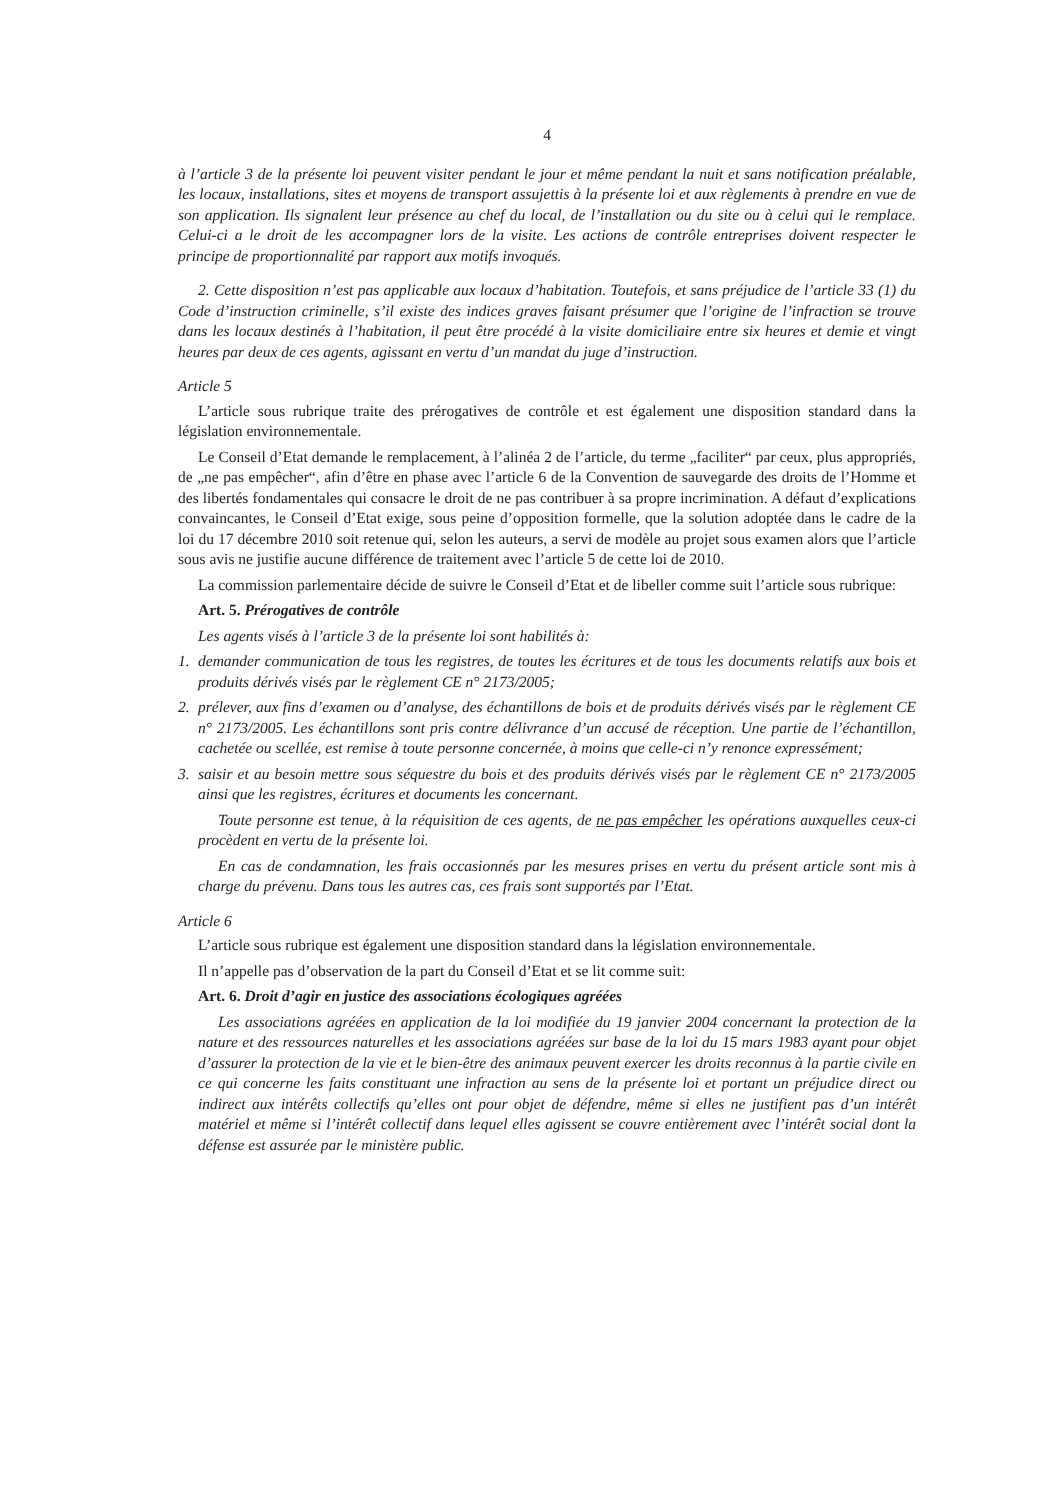4
à l’article 3 de la présente loi peuvent visiter pendant le jour et même pendant la nuit et sans notification préalable, les locaux, installations, sites et moyens de transport assujettis à la présente loi et aux règlements à prendre en vue de son application. Ils signalent leur présence au chef du local, de l’installation ou du site ou à celui qui le remplace. Celui-ci a le droit de les accompagner lors de la visite. Les actions de contrôle entreprises doivent respecter le principe de proportionnalité par rapport aux motifs invoqués.
2. Cette disposition n’est pas applicable aux locaux d’habitation. Toutefois, et sans préjudice de l’article 33 (1) du Code d’instruction criminelle, s’il existe des indices graves faisant présumer que l’origine de l’infraction se trouve dans les locaux destinés à l’habitation, il peut être procédé à la visite domiciliaire entre six heures et demie et vingt heures par deux de ces agents, agissant en vertu d’un mandat du juge d’instruction.
Article 5
L’article sous rubrique traite des prérogatives de contrôle et est également une disposition standard dans la législation environnementale.
Le Conseil d’Etat demande le remplacement, à l’alinéa 2 de l’article, du terme „faciliter“ par ceux, plus appropriés, de „ne pas empêcher“, afin d’être en phase avec l’article 6 de la Convention de sauvegarde des droits de l’Homme et des libertés fondamentales qui consacre le droit de ne pas contribuer à sa propre incrimination. A défaut d’explications convaincantes, le Conseil d’Etat exige, sous peine d’opposition formelle, que la solution adoptée dans le cadre de la loi du 17 décembre 2010 soit retenue qui, selon les auteurs, a servi de modèle au projet sous examen alors que l’article sous avis ne justifie aucune différence de traitement avec l’article 5 de cette loi de 2010.
La commission parlementaire décide de suivre le Conseil d’Etat et de libeller comme suit l’article sous rubrique:
Art. 5. Prérogatives de contrôle
Les agents visés à l’article 3 de la présente loi sont habilités à:
1. demander communication de tous les registres, de toutes les écritures et de tous les documents relatifs aux bois et produits dérivés visés par le règlement CE n° 2173/2005;
2. prélever, aux fins d’examen ou d’analyse, des échantillons de bois et de produits dérivés visés par le règlement CE n° 2173/2005. Les échantillons sont pris contre délivrance d’un accusé de réception. Une partie de l’échantillon, cachetée ou scellée, est remise à toute personne concernée, à moins que celle-ci n’y renonce expressément;
3. saisir et au besoin mettre sous séquestre du bois et des produits dérivés visés par le règlement CE n° 2173/2005 ainsi que les registres, écritures et documents les concernant.
Toute personne est tenue, à la réquisition de ces agents, de ne pas empêcher les opérations auxquelles ceux-ci procèdent en vertu de la présente loi.
En cas de condamnation, les frais occasionnés par les mesures prises en vertu du présent article sont mis à charge du prévenu. Dans tous les autres cas, ces frais sont supportés par l’Etat.
Article 6
L’article sous rubrique est également une disposition standard dans la législation environnementale.
Il n’appelle pas d’observation de la part du Conseil d’Etat et se lit comme suit:
Art. 6. Droit d’agir en justice des associations écologiques agréées
Les associations agréées en application de la loi modifiée du 19 janvier 2004 concernant la protection de la nature et des ressources naturelles et les associations agréées sur base de la loi du 15 mars 1983 ayant pour objet d’assurer la protection de la vie et le bien-être des animaux peuvent exercer les droits reconnus à la partie civile en ce qui concerne les faits constituant une infraction au sens de la présente loi et portant un préjudice direct ou indirect aux intérêts collectifs qu’elles ont pour objet de défendre, même si elles ne justifient pas d’un intérêt matériel et même si l’intérêt collectif dans lequel elles agissent se couvre entièrement avec l’intérêt social dont la défense est assurée par le ministère public.